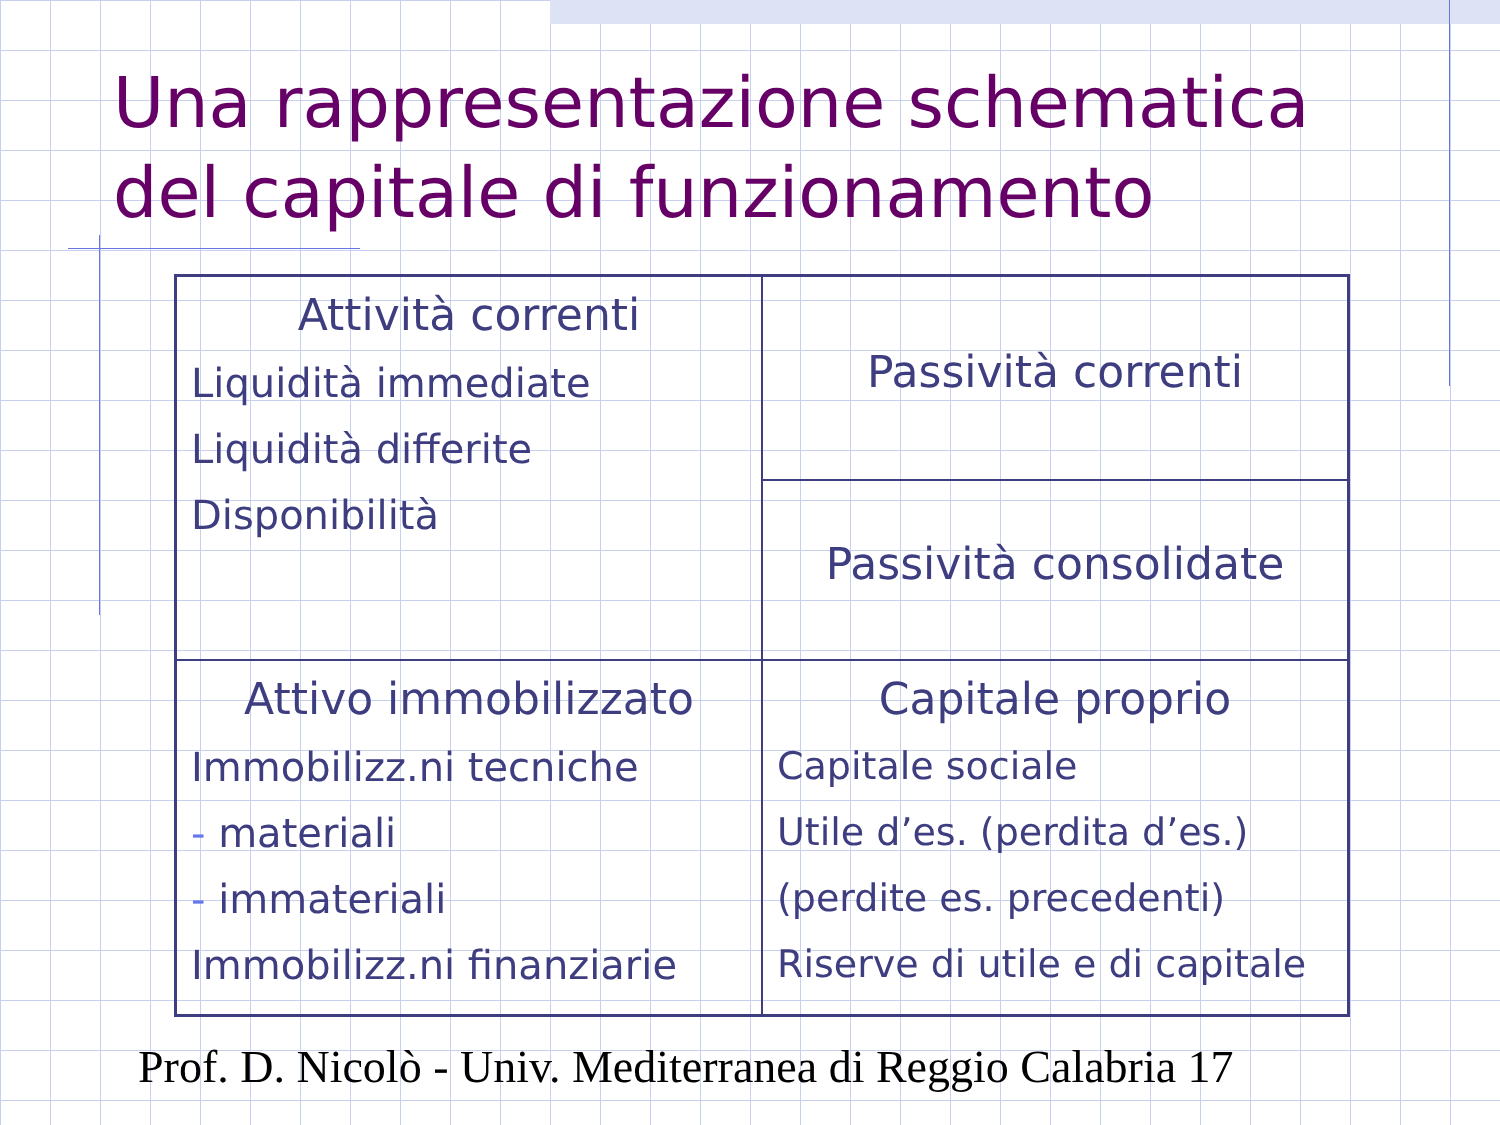Una rappresentazione schematica del capitale di funzionamento
| Attività correnti Liquidità immediate Liquidità differite Disponibilità | Passività correnti |
| | Passività consolidate |
| Attivo immobilizzato Immobilizz.ni tecniche - materiali - immateriali Immobilizz.ni finanziarie | Capitale proprio Capitale sociale Utile d’es. (perdita d’es.) (perdite es. precedenti) Riserve di utile e di capitale |
Prof. D. Nicolò - Univ. Mediterranea di Reggio Calabria 17